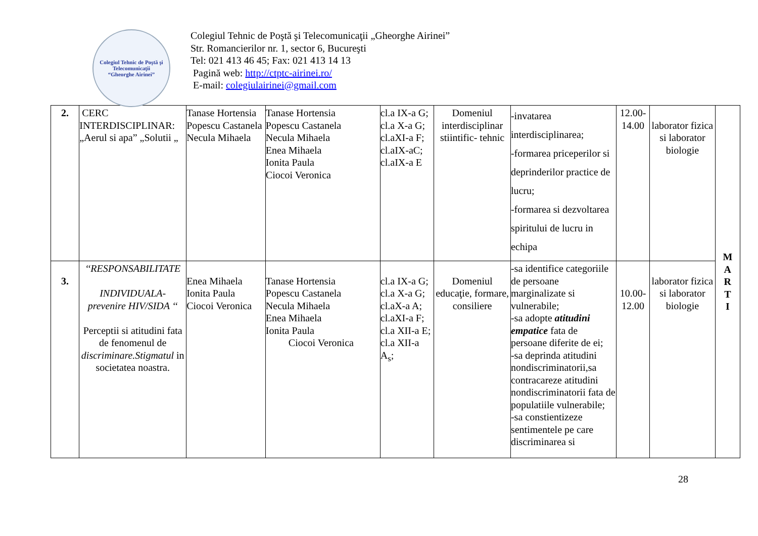Colegiul Tehnic de Poştă şi Telecomunicaţii
“Gheorghe Airinei”
Colegiul Tehnic de Poştă şi Telecomunicaţii „Gheorghe Airinei”
Str. Romancierilor nr. 1, sector 6, Bucureşti
Tel: 021 413 46 45; Fax: 021 413 14 13
Pagină web: http://ctptc-airinei.ro/
E-mail: colegiulairinei@gmail.com
| 2. | CERC INTERDISCIPLINAR: „Aerul si apa” „Solutii „ | Tanase Hortensia Popescu Castanela Necula Mihaela | Tanase Hortensia Popescu Castanela Necula Mihaela Enea Mihaela Ionita Paula Ciocoi Veronica | cl.a IX-a G; cl.a X-a G; cl.aXI-a F; cl.aIX-aC; cl.aIX-a E | Domeniul interdisciplinar stiintific- tehnic | -invatarea interdisciplinarea; -formarea priceperilor si deprinderilor practice de lucru; -formarea si dezvoltarea spiritului de lucru in echipa | 12.00- 14.00 | laborator fizica si laborator biologie | M A R T I |
| 3. | ‘‘RESPONSABILITATE INDIVIDUALA- prevenire HIV/SIDA ‘‘ Perceptii si atitudini fata de fenomenul de discriminare.Stigmatul in societatea noastra. | Enea Mihaela Ionita Paula Ciocoi Veronica | Tanase Hortensia Popescu Castanela Necula Mihaela Enea Mihaela Ionita Paula Ciocoi Veronica | cl.a IX-a G; cl.a X-a G; cl.aX-a A; cl.aXI-a F; cl.a XII-a E; cl.a XII-a A<sub>s</sub>; | Domeniul educaţie, formare, consiliere | -sa identifice categoriile de persoane marginalizate si vulnerabile; -sa adopte atitudini empatice fata de persoane diferite de ei; -sa deprinda atitudini nondiscriminatorii,sa contracareze atitudini nondiscriminatorii fata de populatiile vulnerabile; -sa constientizeze sentimentele pe care discriminarea si | 10.00- 12.00 | laborator fizica si laborator biologie | |
28